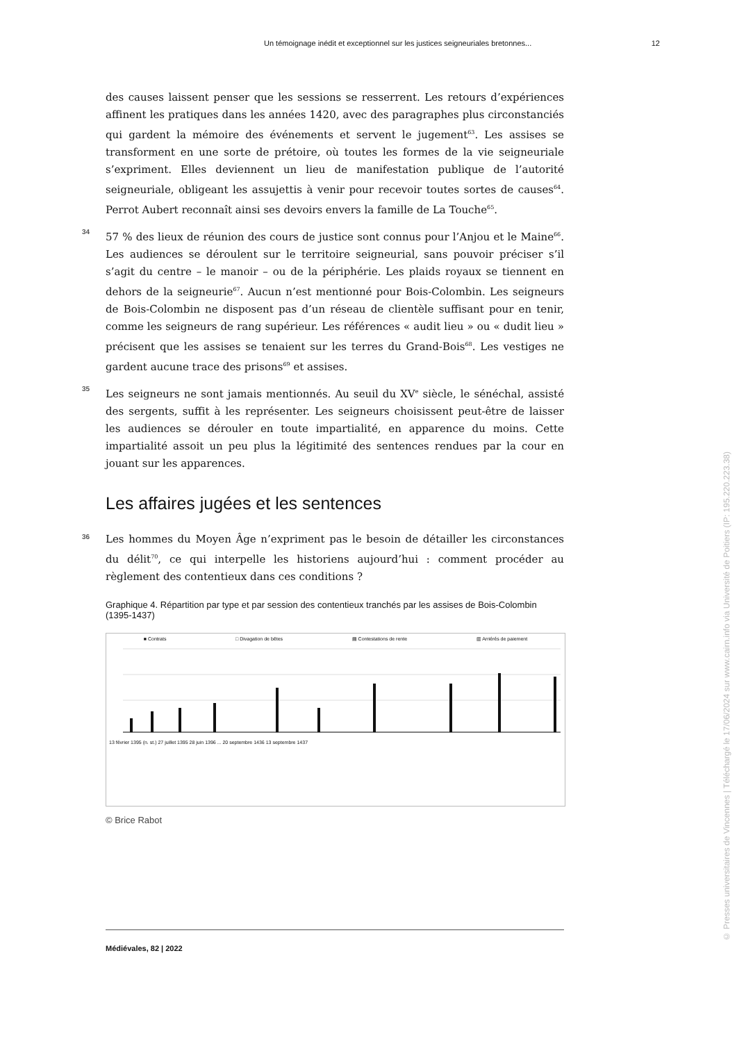Un témoignage inédit et exceptionnel sur les justices seigneuriales bretonnes... 12
des causes laissent penser que les sessions se resserrent. Les retours d’expériences affinent les pratiques dans les années 1420, avec des paragraphes plus circonstanciés qui gardent la mémoire des événements et servent le jugement<sup>63</sup>. Les assises se transforment en une sorte de prétoire, où toutes les formes de la vie seigneuriale s’expriment. Elles deviennent un lieu de manifestation publique de l’autorité seigneuriale, obligeant les assujettis à venir pour recevoir toutes sortes de causes<sup>64</sup>. Perrot Aubert reconnaît ainsi ses devoirs envers la famille de La Touche<sup>65</sup>.
34 57 % des lieux de réunion des cours de justice sont connus pour l’Anjou et le Maine<sup>66</sup>. Les audiences se déroulent sur le territoire seigneurial, sans pouvoir préciser s’il s’agit du centre – le manoir – ou de la périphérie. Les plaids royaux se tiennent en dehors de la seigneurie<sup>67</sup>. Aucun n’est mentionné pour Bois-Colombin. Les seigneurs de Bois-Colombin ne disposent pas d’un réseau de clientèle suffisant pour en tenir, comme les seigneurs de rang supérieur. Les références « audit lieu » ou « dudit lieu » précisent que les assises se tenaient sur les terres du Grand-Bois<sup>68</sup>. Les vestiges ne gardent aucune trace des prisons<sup>69</sup> et assises.
35 Les seigneurs ne sont jamais mentionnés. Au seuil du XV<sup>e</sup> siècle, le sénéchal, assisté des sergents, suffit à les représenter. Les seigneurs choisissent peut-être de laisser les audiences se dérouler en toute impartialité, en apparence du moins. Cette impartialité assoit un peu plus la légitimité des sentences rendues par la cour en jouant sur les apparences.
Les affaires jugées et les sentences
36 Les hommes du Moyen Âge n’expriment pas le besoin de détailler les circonstances du délit<sup>70</sup>, ce qui interpelle les historiens aujourd’hui : comment procéder au règlement des contentieux dans ces conditions ?
Graphique 4. Répartition par type et par session des contentieux tranchés par les assises de Bois-Colombin (1395-1437)
■ Contrats □ Divagation de bêtes ▤ Contestations de rente ▥ Arriérés de paiement
13 février 1395 (n. st.) 27 juillet 1395 28 juin 1396 ... 20 septembre 1436 13 septembre 1437
© Brice Rabot
Médiévales, 82 | 2022
© Presses universitaires de Vincennes | Téléchargé le 17/06/2024 sur www.cairn.info via Université de Poitiers (IP: 195.220.223.38)